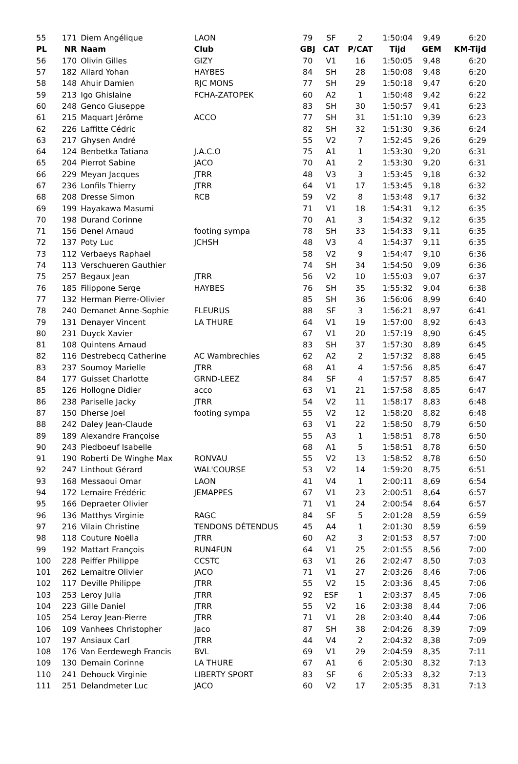| 55 | 171 | Diem Angélique | LAON | 79 | SF | 2 | 1:50:04 | 9,49 | 6:20 |
| PL | NR | Naam | Club | GBJ | CAT | P/CAT | Tijd | GEM | KM-Tijd |
| 56 | 170 | Olivin Gilles | GIZY | 70 | V1 | 16 | 1:50:05 | 9,48 | 6:20 |
| 57 | 182 | Allard Yohan | HAYBES | 84 | SH | 28 | 1:50:08 | 9,48 | 6:20 |
| 58 | 148 | Ahuir Damien | RJC MONS | 77 | SH | 29 | 1:50:18 | 9,47 | 6:20 |
| 59 | 213 | Igo Ghislaine | FCHA-ZATOPEK | 60 | A2 | 1 | 1:50:48 | 9,42 | 6:22 |
| 60 | 248 | Genco Giuseppe | | 83 | SH | 30 | 1:50:57 | 9,41 | 6:23 |
| 61 | 215 | Maquart Jérôme | ACCO | 77 | SH | 31 | 1:51:10 | 9,39 | 6:23 |
| 62 | 226 | Laffitte Cédric | | 82 | SH | 32 | 1:51:30 | 9,36 | 6:24 |
| 63 | 217 | Ghysen André | | 55 | V2 | 7 | 1:52:45 | 9,26 | 6:29 |
| 64 | 124 | Benbetka Tatiana | J.A.C.O | 75 | A1 | 1 | 1:53:30 | 9,20 | 6:31 |
| 65 | 204 | Pierrot Sabine | JACO | 70 | A1 | 2 | 1:53:30 | 9,20 | 6:31 |
| 66 | 229 | Meyan Jacques | JTRR | 48 | V3 | 3 | 1:53:45 | 9,18 | 6:32 |
| 67 | 236 | Lonfils Thierry | JTRR | 64 | V1 | 17 | 1:53:45 | 9,18 | 6:32 |
| 68 | 208 | Dresse Simon | RCB | 59 | V2 | 8 | 1:53:48 | 9,17 | 6:32 |
| 69 | 199 | Hayakawa Masumi | | 71 | V1 | 18 | 1:54:31 | 9,12 | 6:35 |
| 70 | 198 | Durand Corinne | | 70 | A1 | 3 | 1:54:32 | 9,12 | 6:35 |
| 71 | 156 | Denel Arnaud | footing sympa | 78 | SH | 33 | 1:54:33 | 9,11 | 6:35 |
| 72 | 137 | Poty Luc | JCHSH | 48 | V3 | 4 | 1:54:37 | 9,11 | 6:35 |
| 73 | 112 | Verbaeys Raphael | | 58 | V2 | 9 | 1:54:47 | 9,10 | 6:36 |
| 74 | 113 | Verschueren Gauthier | | 74 | SH | 34 | 1:54:50 | 9,09 | 6:36 |
| 75 | 257 | Begaux Jean | JTRR | 56 | V2 | 10 | 1:55:03 | 9,07 | 6:37 |
| 76 | 185 | Filippone Serge | HAYBES | 76 | SH | 35 | 1:55:32 | 9,04 | 6:38 |
| 77 | 132 | Herman Pierre-Olivier | | 85 | SH | 36 | 1:56:06 | 8,99 | 6:40 |
| 78 | 240 | Demanet Anne-Sophie | FLEURUS | 88 | SF | 3 | 1:56:21 | 8,97 | 6:41 |
| 79 | 131 | Denayer Vincent | LA THURE | 64 | V1 | 19 | 1:57:00 | 8,92 | 6:43 |
| 80 | 231 | Duyck Xavier | | 67 | V1 | 20 | 1:57:19 | 8,90 | 6:45 |
| 81 | 108 | Quintens Arnaud | | 83 | SH | 37 | 1:57:30 | 8,89 | 6:45 |
| 82 | 116 | Destrebecq Catherine | AC Wambrechies | 62 | A2 | 2 | 1:57:32 | 8,88 | 6:45 |
| 83 | 237 | Soumoy Marielle | JTRR | 68 | A1 | 4 | 1:57:56 | 8,85 | 6:47 |
| 84 | 177 | Guisset Charlotte | GRND-LEEZ | 84 | SF | 4 | 1:57:57 | 8,85 | 6:47 |
| 85 | 126 | Hollogne Didier | acco | 63 | V1 | 21 | 1:57:58 | 8,85 | 6:47 |
| 86 | 238 | Pariselle Jacky | JTRR | 54 | V2 | 11 | 1:58:17 | 8,83 | 6:48 |
| 87 | 150 | Dherse Joel | footing sympa | 55 | V2 | 12 | 1:58:20 | 8,82 | 6:48 |
| 88 | 242 | Daley Jean-Claude | | 63 | V1 | 22 | 1:58:50 | 8,79 | 6:50 |
| 89 | 189 | Alexandre Françoise | | 55 | A3 | 1 | 1:58:51 | 8,78 | 6:50 |
| 90 | 243 | Piedboeuf Isabelle | | 68 | A1 | 5 | 1:58:51 | 8,78 | 6:50 |
| 91 | 190 | Roberti De Winghe Max | RONVAU | 55 | V2 | 13 | 1:58:52 | 8,78 | 6:50 |
| 92 | 247 | Linthout Gérard | WAL'COURSE | 53 | V2 | 14 | 1:59:20 | 8,75 | 6:51 |
| 93 | 168 | Messaoui Omar | LAON | 41 | V4 | 1 | 2:00:11 | 8,69 | 6:54 |
| 94 | 172 | Lemaire Frédéric | JEMAPPES | 67 | V1 | 23 | 2:00:51 | 8,64 | 6:57 |
| 95 | 166 | Depraeter Olivier | | 71 | V1 | 24 | 2:00:54 | 8,64 | 6:57 |
| 96 | 136 | Matthys Virginie | RAGC | 84 | SF | 5 | 2:01:28 | 8,59 | 6:59 |
| 97 | 216 | Vilain Christine | TENDONS DÉTENDUS | 45 | A4 | 1 | 2:01:30 | 8,59 | 6:59 |
| 98 | 118 | Couture Noëlla | JTRR | 60 | A2 | 3 | 2:01:53 | 8,57 | 7:00 |
| 99 | 192 | Mattart François | RUN4FUN | 64 | V1 | 25 | 2:01:55 | 8,56 | 7:00 |
| 100 | 228 | Peiffer Philippe | CCSTC | 63 | V1 | 26 | 2:02:47 | 8,50 | 7:03 |
| 101 | 262 | Lemaitre Olivier | JACO | 71 | V1 | 27 | 2:03:26 | 8,46 | 7:06 |
| 102 | 117 | Deville Philippe | JTRR | 55 | V2 | 15 | 2:03:36 | 8,45 | 7:06 |
| 103 | 253 | Leroy Julia | JTRR | 92 | ESF | 1 | 2:03:37 | 8,45 | 7:06 |
| 104 | 223 | Gille Daniel | JTRR | 55 | V2 | 16 | 2:03:38 | 8,44 | 7:06 |
| 105 | 254 | Leroy Jean-Pierre | JTRR | 71 | V1 | 28 | 2:03:40 | 8,44 | 7:06 |
| 106 | 109 | Vanhees Christopher | Jaco | 87 | SH | 38 | 2:04:26 | 8,39 | 7:09 |
| 107 | 197 | Ansiaux Carl | JTRR | 44 | V4 | 2 | 2:04:32 | 8,38 | 7:09 |
| 108 | 176 | Van Eerdewegh Francis | BVL | 69 | V1 | 29 | 2:04:59 | 8,35 | 7:11 |
| 109 | 130 | Demain Corinne | LA THURE | 67 | A1 | 6 | 2:05:30 | 8,32 | 7:13 |
| 110 | 241 | Dehouck Virginie | LIBERTY SPORT | 83 | SF | 6 | 2:05:33 | 8,32 | 7:13 |
| 111 | 251 | Delandmeter Luc | JACO | 60 | V2 | 17 | 2:05:35 | 8,31 | 7:13 |